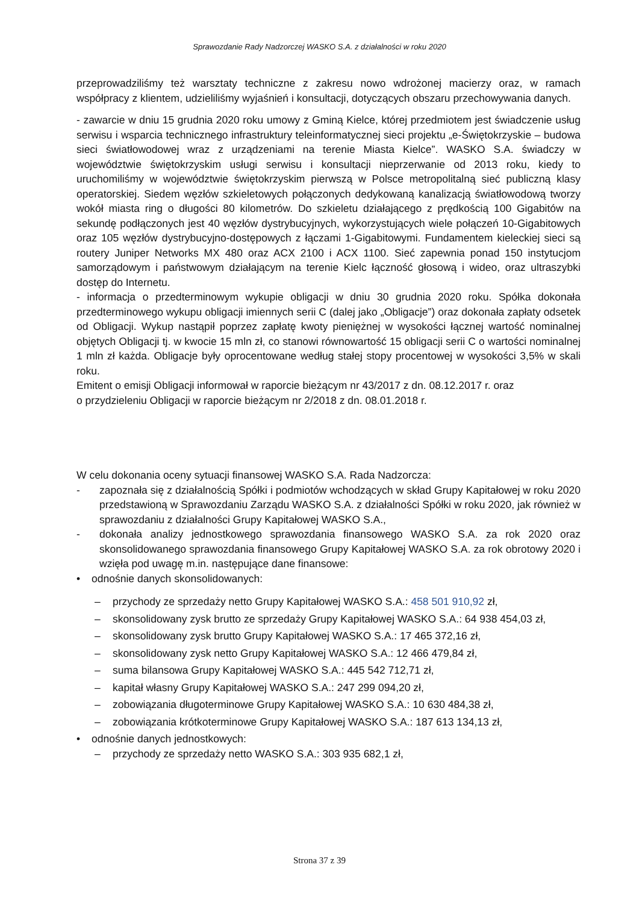Sprawozdanie Rady Nadzorczej WASKO S.A. z działalności w roku 2020
przeprowadziliśmy też warsztaty techniczne z zakresu nowo wdrożonej macierzy oraz, w ramach współpracy z klientem, udzieliliśmy wyjaśnień i konsultacji, dotyczących obszaru przechowywania danych.
- zawarcie w dniu 15 grudnia 2020 roku umowy z Gminą Kielce, której przedmiotem jest świadczenie usług serwisu i wsparcia technicznego infrastruktury teleinformatycznej sieci projektu „e-Świętokrzyskie – budowa sieci światłowodowej wraz z urządzeniami na terenie Miasta Kielce”. WASKO S.A. świadczy w województwie świętokrzyskim usługi serwisu i konsultacji nieprzerwanie od 2013 roku, kiedy to uruchomiliśmy w województwie świętokrzyskim pierwszą w Polsce metropolitalną sieć publiczną klasy operatorskiej. Siedem węzłów szkieletowych połączonych dedykowaną kanalizacją światłowodową tworzy wokół miasta ring o długości 80 kilometrów. Do szkieletu działającego z prędkością 100 Gigabitów na sekundę podłączonych jest 40 węzłów dystrybucyjnych, wykorzystujących wiele połączeń 10-Gigabitowych oraz 105 węzłów dystrybucyjno-dostępowych z łączami 1-Gigabitowymi. Fundamentem kieleckiej sieci są routery Juniper Networks MX 480 oraz ACX 2100 i ACX 1100. Sieć zapewnia ponad 150 instytucjom samorządowym i państwowym działającym na terenie Kielc łączność głosową i wideo, oraz ultraszybki dostęp do Internetu.
- informacja o przedterminowym wykupie obligacji w dniu 30 grudnia 2020 roku. Spółka dokonała przedterminowego wykupu obligacji imiennych serii C (dalej jako „Obligacje”) oraz dokonała zapłaty odsetek od Obligacji. Wykup nastąpił poprzez zapłatę kwoty pieniężnej w wysokości łącznej wartość nominalnej objętych Obligacji tj. w kwocie 15 mln zł, co stanowi równowartość 15 obligacji serii C o wartości nominalnej 1 mln zł każda. Obligacje były oprocentowane według stałej stopy procentowej w wysokości 3,5% w skali roku.
Emitent o emisji Obligacji informował w raporcie bieżącym nr 43/2017 z dn. 08.12.2017 r. oraz
o przydzieleniu Obligacji w raporcie bieżącym nr 2/2018 z dn. 08.01.2018 r.
W celu dokonania oceny sytuacji finansowej WASKO S.A. Rada Nadzorcza:
- zapoznała się z działalnością Spółki i podmiotów wchodzących w skład Grupy Kapitałowej w roku 2020 przedstawioną w Sprawozdaniu Zarządu WASKO S.A. z działalności Spółki w roku 2020, jak również w sprawozdaniu z działalności Grupy Kapitałowej WASKO S.A.,
- dokonała analizy jednostkowego sprawozdania finansowego WASKO S.A. za rok 2020 oraz skonsolidowanego sprawozdania finansowego Grupy Kapitałowej WASKO S.A. za rok obrotowy 2020 i wzięła pod uwagę m.in. następujące dane finansowe:
• odnośnie danych skonsolidowanych:
– przychody ze sprzedaży netto Grupy Kapitałowej WASKO S.A.: 458 501 910,92 zł,
– skonsolidowany zysk brutto ze sprzedaży Grupy Kapitałowej WASKO S.A.: 64 938 454,03 zł,
– skonsolidowany zysk brutto Grupy Kapitałowej WASKO S.A.: 17 465 372,16 zł,
– skonsolidowany zysk netto Grupy Kapitałowej WASKO S.A.: 12 466 479,84 zł,
– suma bilansowa Grupy Kapitałowej WASKO S.A.: 445 542 712,71 zł,
– kapitał własny Grupy Kapitałowej WASKO S.A.: 247 299 094,20 zł,
– zobowiązania długoterminowe Grupy Kapitałowej WASKO S.A.: 10 630 484,38 zł,
– zobowiązania krótkoterminowe Grupy Kapitałowej WASKO S.A.: 187 613 134,13 zł,
• odnośnie danych jednostkowych:
– przychody ze sprzedaży netto WASKO S.A.: 303 935 682,1 zł,
Strona 37 z 39